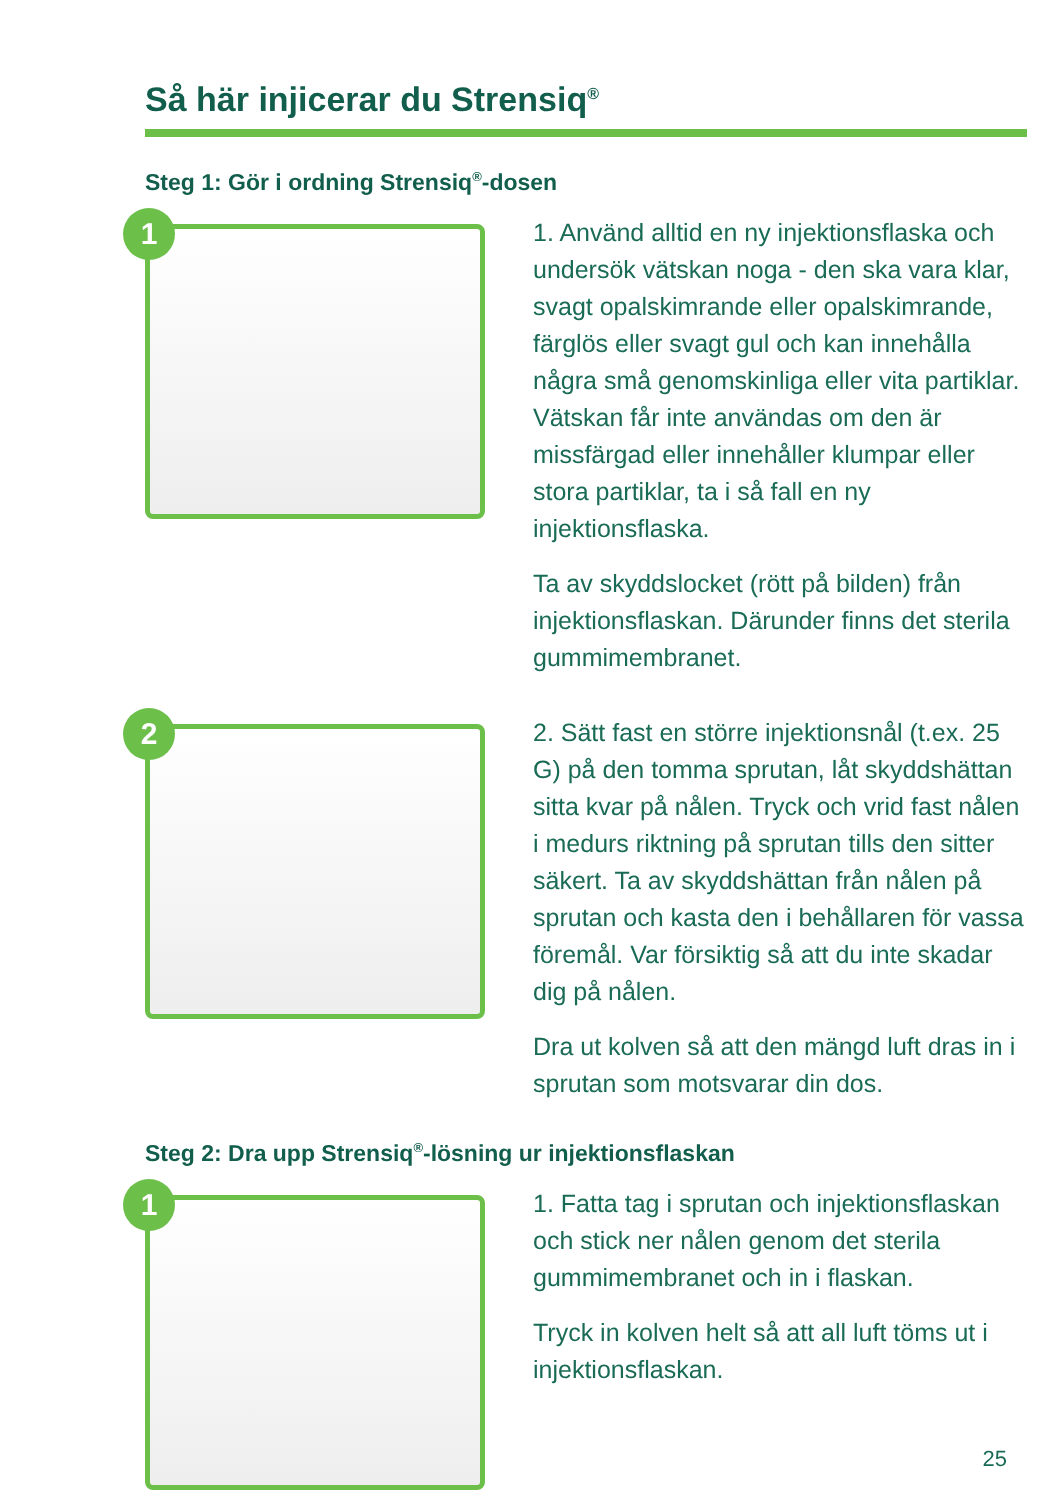Så här injicerar du Strensiq<sup>®</sup>
Steg 1: Gör i ordning Strensiq<sup>®</sup>-dosen
1
1. Använd alltid en ny injektionsflaska och undersök vätskan noga - den ska vara klar, svagt opalskimrande eller opalskimrande, färglös eller svagt gul och kan innehålla några små genomskinliga eller vita partiklar. Vätskan får inte användas om den är missfärgad eller innehåller klumpar eller stora partiklar, ta i så fall en ny injektionsflaska.
Ta av skyddslocket (rött på bilden) från injektionsflaskan. Därunder finns det sterila gummimembranet.
2
2. Sätt fast en större injektionsnål (t.ex. 25 G) på den tomma sprutan, låt skyddshättan sitta kvar på nålen. Tryck och vrid fast nålen i medurs riktning på sprutan tills den sitter säkert. Ta av skyddshättan från nålen på sprutan och kasta den i behållaren för vassa föremål. Var försiktig så att du inte skadar dig på nålen.
Dra ut kolven så att den mängd luft dras in i sprutan som motsvarar din dos.
Steg 2: Dra upp Strensiq<sup>®</sup>-lösning ur injektionsflaskan
1
1. Fatta tag i sprutan och injektionsflaskan och stick ner nålen genom det sterila gummimembranet och in i flaskan.
Tryck in kolven helt så att all luft töms ut i injektionsflaskan.
25